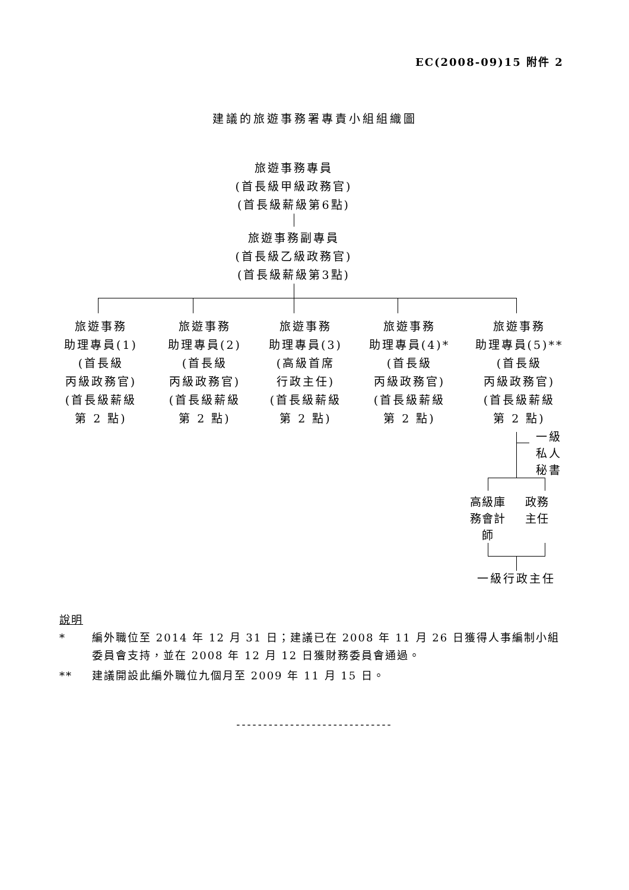EC(2008-09)15 附件 2
建議的旅遊事務署專責小組組織圖
旅遊事務專員
(首長級甲級政務官)
(首長級薪級第6點)
旅遊事務副專員
(首長級乙級政務官)
(首長級薪級第3點)
旅遊事務
助理專員(1)
(首長級
丙級政務官)
(首長級薪級
第 2 點)
旅遊事務
助理專員(2)
(首長級
丙級政務官)
(首長級薪級
第 2 點)
旅遊事務
助理專員(3)
(高級首席
行政主任)
(首長級薪級
第 2 點)
旅遊事務
助理專員(4)*
(首長級
丙級政務官)
(首長級薪級
第 2 點)
旅遊事務
助理專員(5)**
(首長級
丙級政務官)
(首長級薪級
第 2 點)
一級
私人
秘書
高級庫
務會計
師
政務
主任
一級行政主任
說明
* 編外職位至 2014 年 12 月 31 日；建議已在 2008 年 11 月 26 日獲得人事編制小組委員會支持，並在 2008 年 12 月 12 日獲財務委員會通過。
** 建議開設此編外職位九個月至 2009 年 11 月 15 日。
-----------------------------